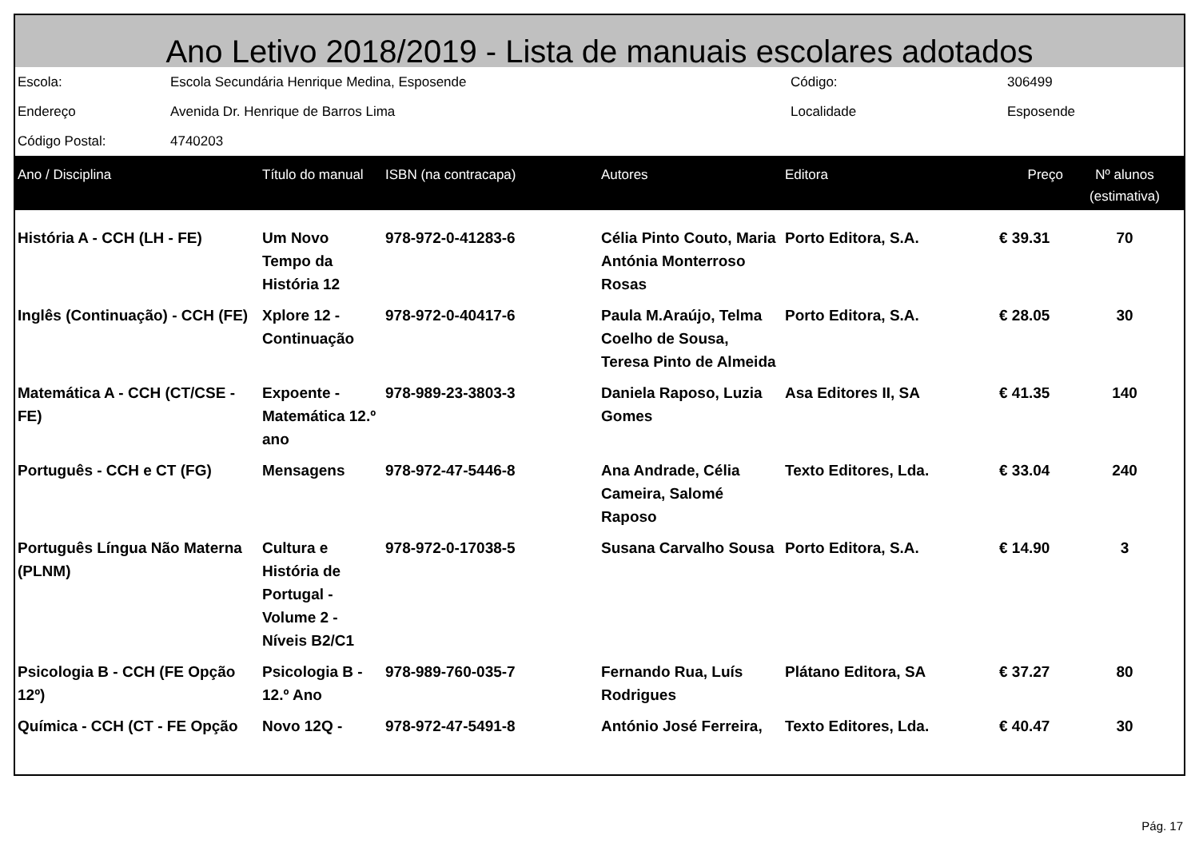Ano Letivo 2018/2019 - Lista de manuais escolares adotados
| Escola: | Escola Secundária Henrique Medina, Esposende | Código: | 306499 |
| Endereço | Avenida Dr. Henrique de Barros Lima | Localidade | Esposende |
| Código Postal: | 4740203 | | |
| Ano / Disciplina | Título do manual | ISBN (na contracapa) | Autores | Editora | Preço | Nº alunos (estimativa) |
| --- | --- | --- | --- | --- | --- | --- |
| História A - CCH (LH - FE) | Um Novo Tempo da História 12 | 978-972-0-41283-6 | Célia Pinto Couto, Maria Antónia Monterroso Rosas | Porto Editora, S.A. | € 39.31 | 70 |
| Inglês (Continuação) - CCH (FE) | Xplore 12 - Continuação | 978-972-0-40417-6 | Paula M.Araújo, Telma Coelho de Sousa, Teresa Pinto de Almeida | Porto Editora, S.A. | € 28.05 | 30 |
| Matemática A - CCH (CT/CSE - FE) | Expoente - Matemática 12.º ano | 978-989-23-3803-3 | Daniela Raposo, Luzia Gomes | Asa Editores II, SA | € 41.35 | 140 |
| Português - CCH e CT (FG) | Mensagens | 978-972-47-5446-8 | Ana Andrade, Célia Cameira, Salomé Raposo | Texto Editores, Lda. | € 33.04 | 240 |
| Português Língua Não Materna (PLNM) | Cultura e História de Portugal - Volume 2 - Níveis B2/C1 | 978-972-0-17038-5 | Susana Carvalho Sousa | Porto Editora, S.A. | € 14.90 | 3 |
| Psicologia B - CCH (FE Opção 12º) | Psicologia B - 12.º Ano | 978-989-760-035-7 | Fernando Rua, Luís Rodrigues | Plátano Editora, SA | € 37.27 | 80 |
| Química - CCH (CT - FE Opção | Novo 12Q - | 978-972-47-5491-8 | António José Ferreira, | Texto Editores, Lda. | € 40.47 | 30 |
Pág. 17